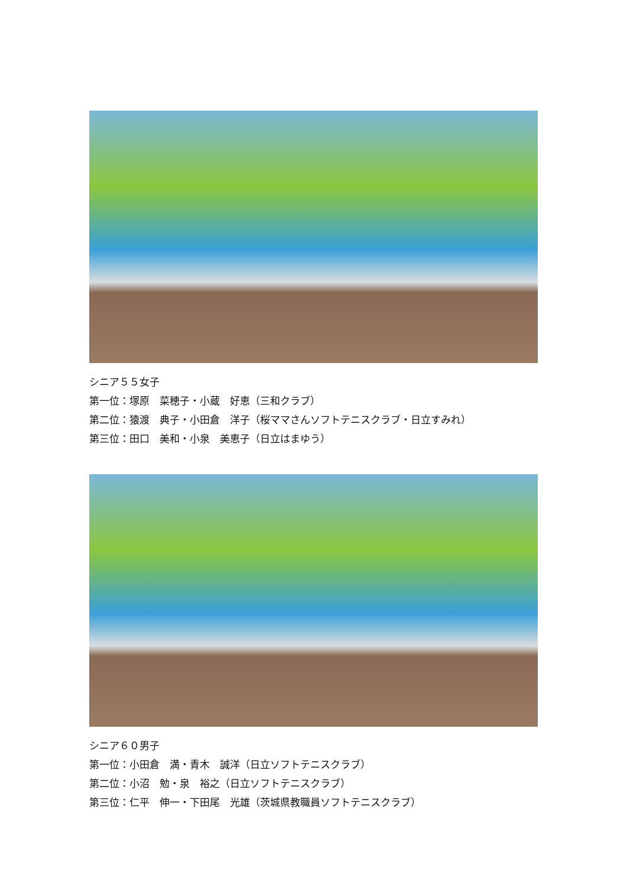シニア５５女子
第一位：塚原　菜穂子・小蔵　好恵（三和クラブ）
第二位：猿渡　典子・小田倉　洋子（桜ママさんソフトテニスクラブ・日立すみれ）
第三位：田口　美和・小泉　美恵子（日立はまゆう）
シニア６０男子
第一位：小田倉　満・青木　誠洋（日立ソフトテニスクラブ）
第二位：小沼　勉・泉　裕之（日立ソフトテニスクラブ）
第三位：仁平　伸一・下田尾　光雄（茨城県教職員ソフトテニスクラブ）